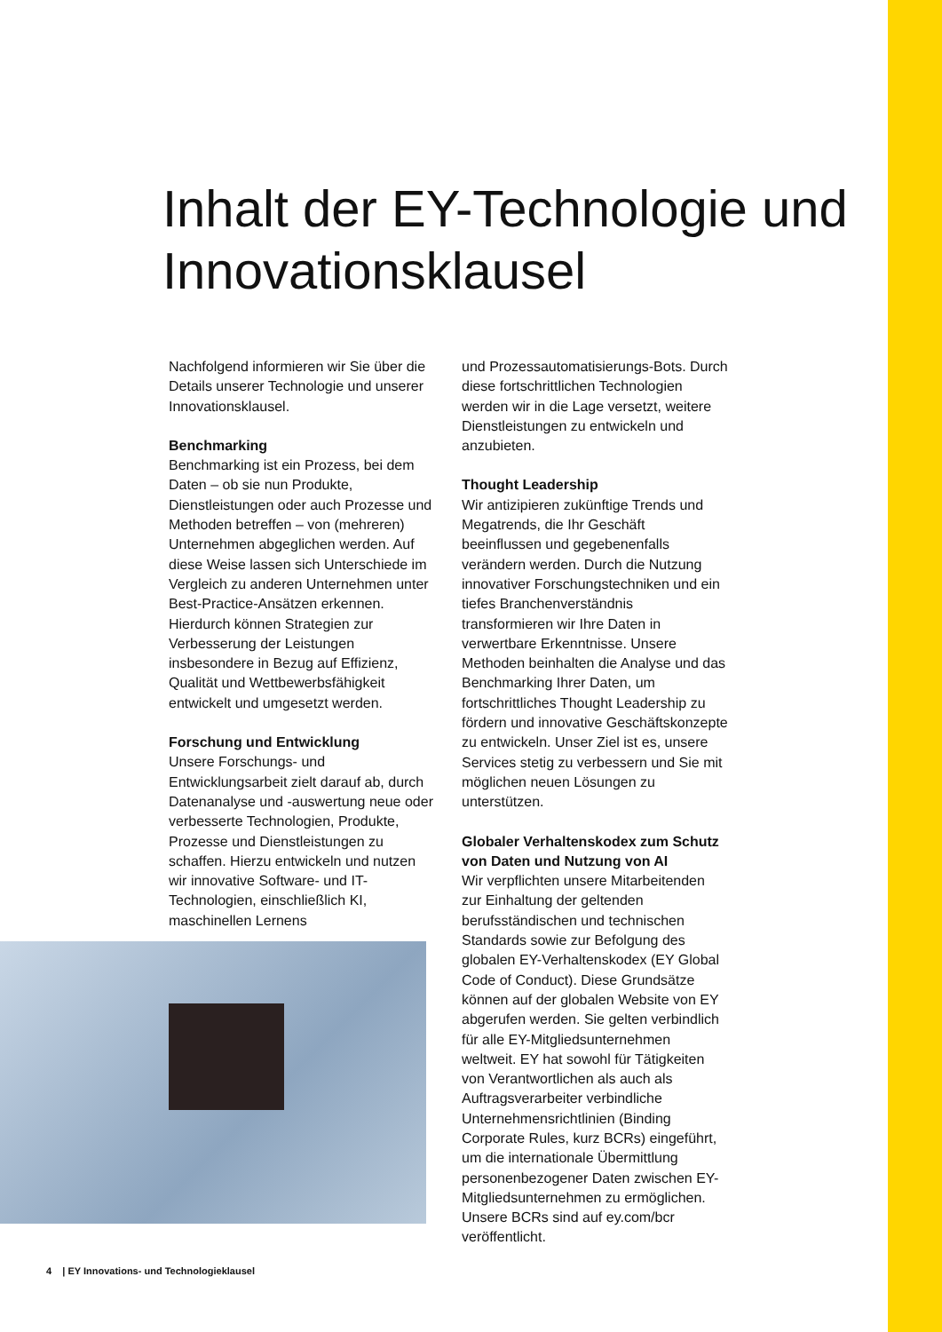Inhalt der EY-Technologie und Innovationsklausel
Nachfolgend informieren wir Sie über die Details unserer Technologie und unserer Innovationsklausel.
Benchmarking
Benchmarking ist ein Prozess, bei dem Daten – ob sie nun Produkte, Dienstleistungen oder auch Prozesse und Methoden betreffen – von (mehreren) Unternehmen abgeglichen werden. Auf diese Weise lassen sich Unterschiede im Vergleich zu anderen Unternehmen unter Best-Practice-Ansätzen erkennen. Hierdurch können Strategien zur Verbesserung der Leistungen insbesondere in Bezug auf Effizienz, Qualität und Wettbewerbsfähigkeit entwickelt und umgesetzt werden.
Forschung und Entwicklung
Unsere Forschungs- und Entwicklungsarbeit zielt darauf ab, durch Datenanalyse und -auswertung neue oder verbesserte Technologien, Produkte, Prozesse und Dienstleistungen zu schaffen. Hierzu entwickeln und nutzen wir innovative Software- und IT-Technologien, einschließlich KI, maschinellen Lernens
und Prozessautomatisierungs-Bots. Durch diese fortschrittlichen Technologien werden wir in die Lage versetzt, weitere Dienstleistungen zu entwickeln und anzubieten.
Thought Leadership
Wir antizipieren zukünftige Trends und Megatrends, die Ihr Geschäft beeinflussen und gegebenenfalls verändern werden. Durch die Nutzung innovativer Forschungstechniken und ein tiefes Branchenverständnis transformieren wir Ihre Daten in verwertbare Erkenntnisse. Unsere Methoden beinhalten die Analyse und das Benchmarking Ihrer Daten, um fortschrittliches Thought Leadership zu fördern und innovative Geschäftskonzepte zu entwickeln. Unser Ziel ist es, unsere Services stetig zu verbessern und Sie mit möglichen neuen Lösungen zu unterstützen.
Globaler Verhaltenskodex zum Schutz von Daten und Nutzung von AI
Wir verpflichten unsere Mitarbeitenden zur Einhaltung der geltenden berufsständischen und technischen Standards sowie zur Befolgung des globalen EY-Verhaltenskodex (EY Global Code of Conduct). Diese Grundsätze können auf der globalen Website von EY abgerufen werden. Sie gelten verbindlich für alle EY-Mitgliedsunternehmen weltweit. EY hat sowohl für Tätigkeiten von Verantwortlichen als auch als Auftragsverarbeiter verbindliche Unternehmensrichtlinien (Binding Corporate Rules, kurz BCRs) eingeführt, um die internationale Übermittlung personenbezogener Daten zwischen EY-Mitgliedsunternehmen zu ermöglichen. Unsere BCRs sind auf ey.com/bcr veröffentlicht.
4 | EY Innovations- und Technologieklausel